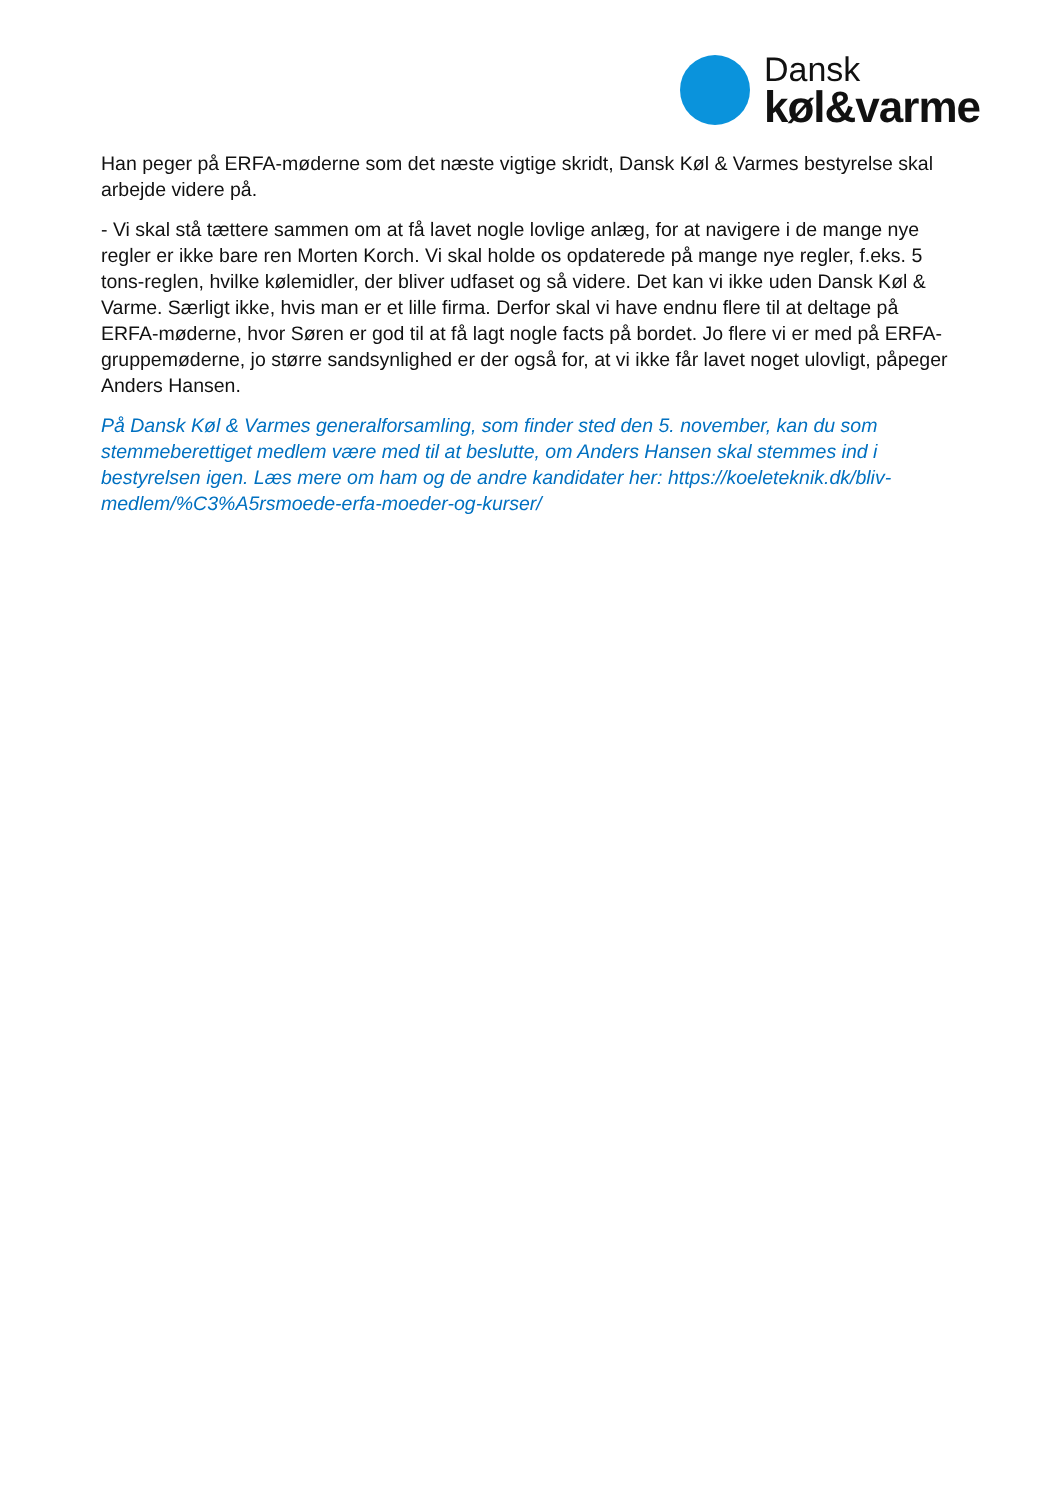Dansk
køl&varme
Han peger på ERFA-møderne som det næste vigtige skridt, Dansk Køl & Varmes bestyrelse skal arbejde videre på.
- Vi skal stå tættere sammen om at få lavet nogle lovlige anlæg, for at navigere i de mange nye regler er ikke bare ren Morten Korch. Vi skal holde os opdaterede på mange nye regler, f.eks. 5 tons-reglen, hvilke kølemidler, der bliver udfaset og så videre. Det kan vi ikke uden Dansk Køl & Varme. Særligt ikke, hvis man er et lille firma. Derfor skal vi have endnu flere til at deltage på ERFA-møderne, hvor Søren er god til at få lagt nogle facts på bordet. Jo flere vi er med på ERFA-gruppemøderne, jo større sandsynlighed er der også for, at vi ikke får lavet noget ulovligt, påpeger Anders Hansen.
På Dansk Køl & Varmes generalforsamling, som finder sted den 5. november, kan du som stemmeberettiget medlem være med til at beslutte, om Anders Hansen skal stemmes ind i bestyrelsen igen. Læs mere om ham og de andre kandidater her: https://koeleteknik.dk/bliv-medlem/%C3%A5rsmoede-erfa-moeder-og-kurser/